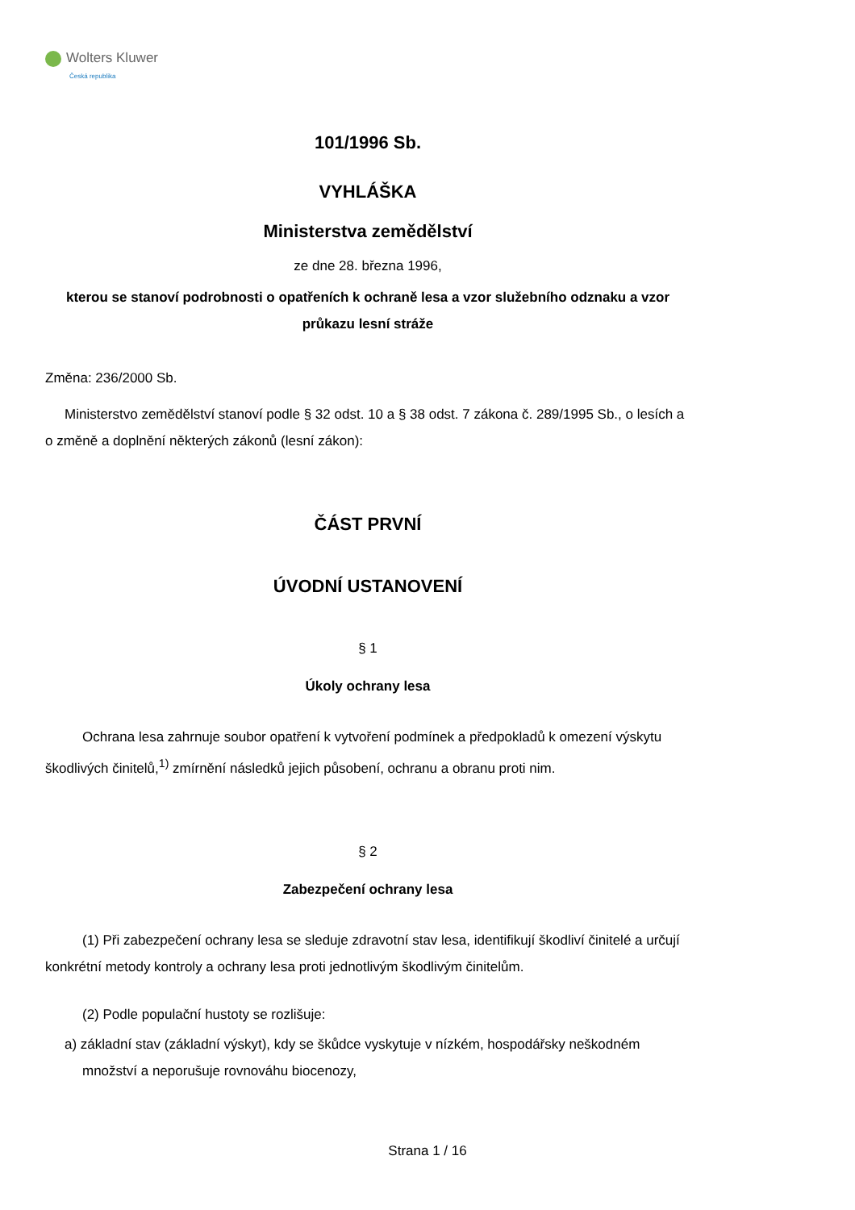Wolters Kluwer
Česká republika
101/1996 Sb.
VYHLÁŠKA
Ministerstva zemědělství
ze dne 28. března 1996,
kterou se stanoví podrobnosti o opatřeních k ochraně lesa a vzor služebního odznaku a vzor průkazu lesní stráže
Změna: 236/2000 Sb.
Ministerstvo zemědělství stanoví podle § 32 odst. 10 a § 38 odst. 7 zákona č. 289/1995 Sb., o lesích a o změně a doplnění některých zákonů (lesní zákon):
ČÁST PRVNÍ
ÚVODNÍ USTANOVENÍ
§ 1
Úkoly ochrany lesa
Ochrana lesa zahrnuje soubor opatření k vytvoření podmínek a předpokladů k omezení výskytu škodlivých činitelů,<sup>1)</sup> zmírnění následků jejich působení, ochranu a obranu proti nim.
§ 2
Zabezpečení ochrany lesa
(1) Při zabezpečení ochrany lesa se sleduje zdravotní stav lesa, identifikují škodliví činitelé a určují konkrétní metody kontroly a ochrany lesa proti jednotlivým škodlivým činitelům.
(2) Podle populační hustoty se rozlišuje:
a) základní stav (základní výskyt), kdy se škůdce vyskytuje v nízkém, hospodářsky neškodném množství a neporušuje rovnováhu biocenozy,
Strana 1 / 16